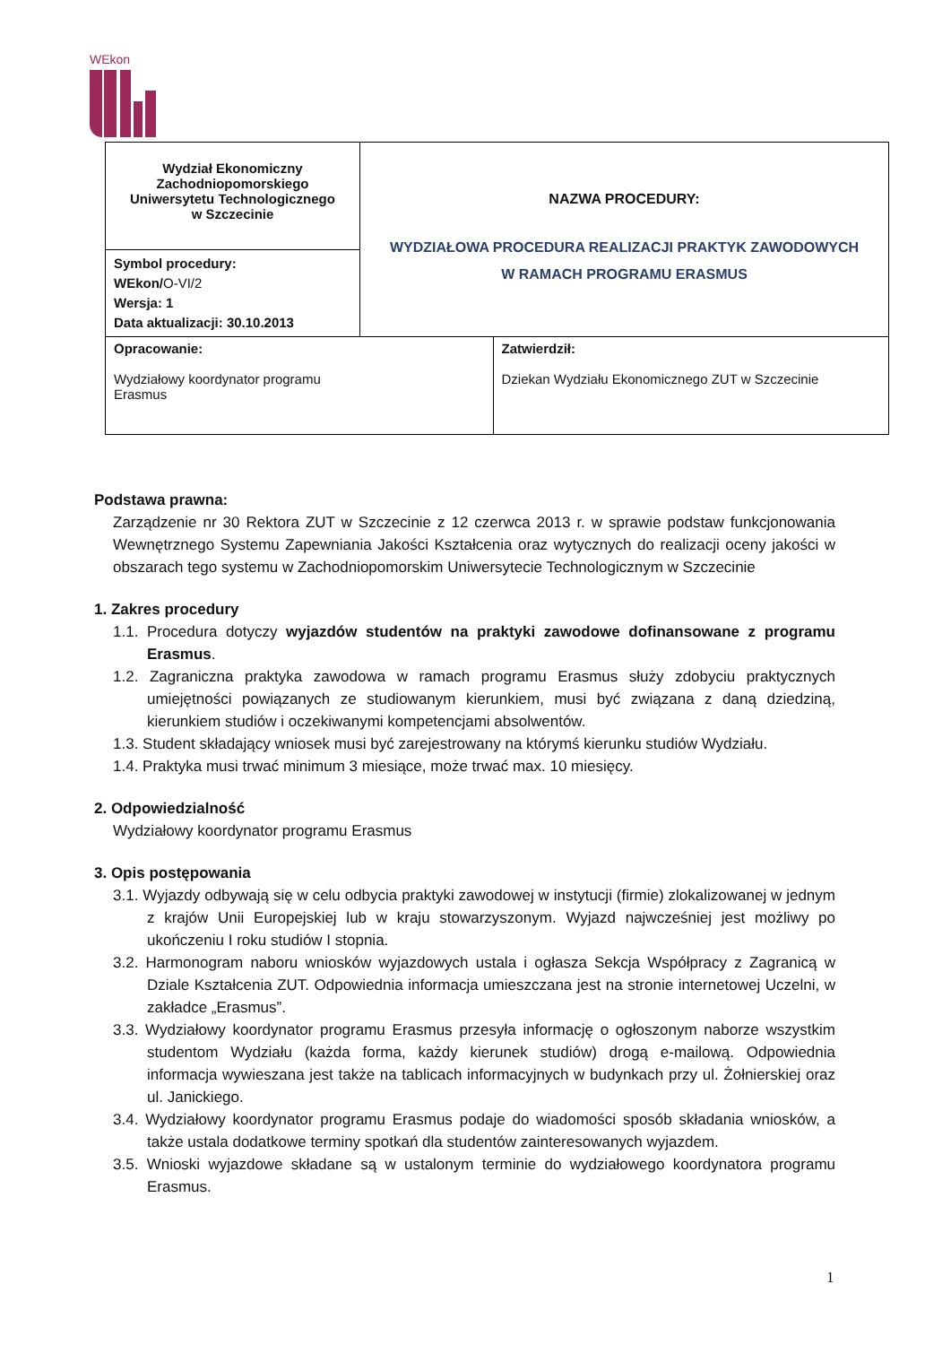WEkon
| Wydział Ekonomiczny Zachodniopomorskiego Uniwersytetu Technologicznego w Szczecinie | NAZWA PROCEDURY: WYDZIAŁOWA PROCEDURA REALIZACJI PRAKTYK ZAWODOWYCH W RAMACH PROGRAMU ERASMUS | |
| Symbol procedury: WEkon/ O-VI/2 Wersja: 1 Data aktualizacji: 30.10.2013 | | |
| Opracowanie: Wydziałowy koordynator programu Erasmus | | Zatwierdził: Dziekan Wydziału Ekonomicznego ZUT w Szczecinie |
Podstawa prawna:
Zarządzenie nr 30 Rektora ZUT w Szczecinie z 12 czerwca 2013 r. w sprawie podstaw funkcjonowania Wewnętrznego Systemu Zapewniania Jakości Kształcenia oraz wytycznych do realizacji oceny jakości w obszarach tego systemu w Zachodniopomorskim Uniwersytecie Technologicznym w Szczecinie
1. Zakres procedury
1.1. Procedura dotyczy wyjazdów studentów na praktyki zawodowe dofinansowane z programu Erasmus.
1.2. Zagraniczna praktyka zawodowa w ramach programu Erasmus służy zdobyciu praktycznych umiejętności powiązanych ze studiowanym kierunkiem, musi być związana z daną dziedziną, kierunkiem studiów i oczekiwanymi kompetencjami absolwentów.
1.3. Student składający wniosek musi być zarejestrowany na którymś kierunku studiów Wydziału.
1.4. Praktyka musi trwać minimum 3 miesiące, może trwać max. 10 miesięcy.
2. Odpowiedzialność
Wydziałowy koordynator programu Erasmus
3. Opis postępowania
3.1. Wyjazdy odbywają się w celu odbycia praktyki zawodowej w instytucji (firmie) zlokalizowanej w jednym z krajów Unii Europejskiej lub w kraju stowarzyszonym. Wyjazd najwcześniej jest możliwy po ukończeniu I roku studiów I stopnia.
3.2. Harmonogram naboru wniosków wyjazdowych ustala i ogłasza Sekcja Współpracy z Zagranicą w Dziale Kształcenia ZUT. Odpowiednia informacja umieszczana jest na stronie internetowej Uczelni, w zakładce „Erasmus”.
3.3. Wydziałowy koordynator programu Erasmus przesyła informację o ogłoszonym naborze wszystkim studentom Wydziału (każda forma, każdy kierunek studiów) drogą e-mailową. Odpowiednia informacja wywieszana jest także na tablicach informacyjnych w budynkach przy ul. Żołnierskiej oraz ul. Janickiego.
3.4. Wydziałowy koordynator programu Erasmus podaje do wiadomości sposób składania wniosków, a także ustala dodatkowe terminy spotkań dla studentów zainteresowanych wyjazdem.
3.5. Wnioski wyjazdowe składane są w ustalonym terminie do wydziałowego koordynatora programu Erasmus.
1